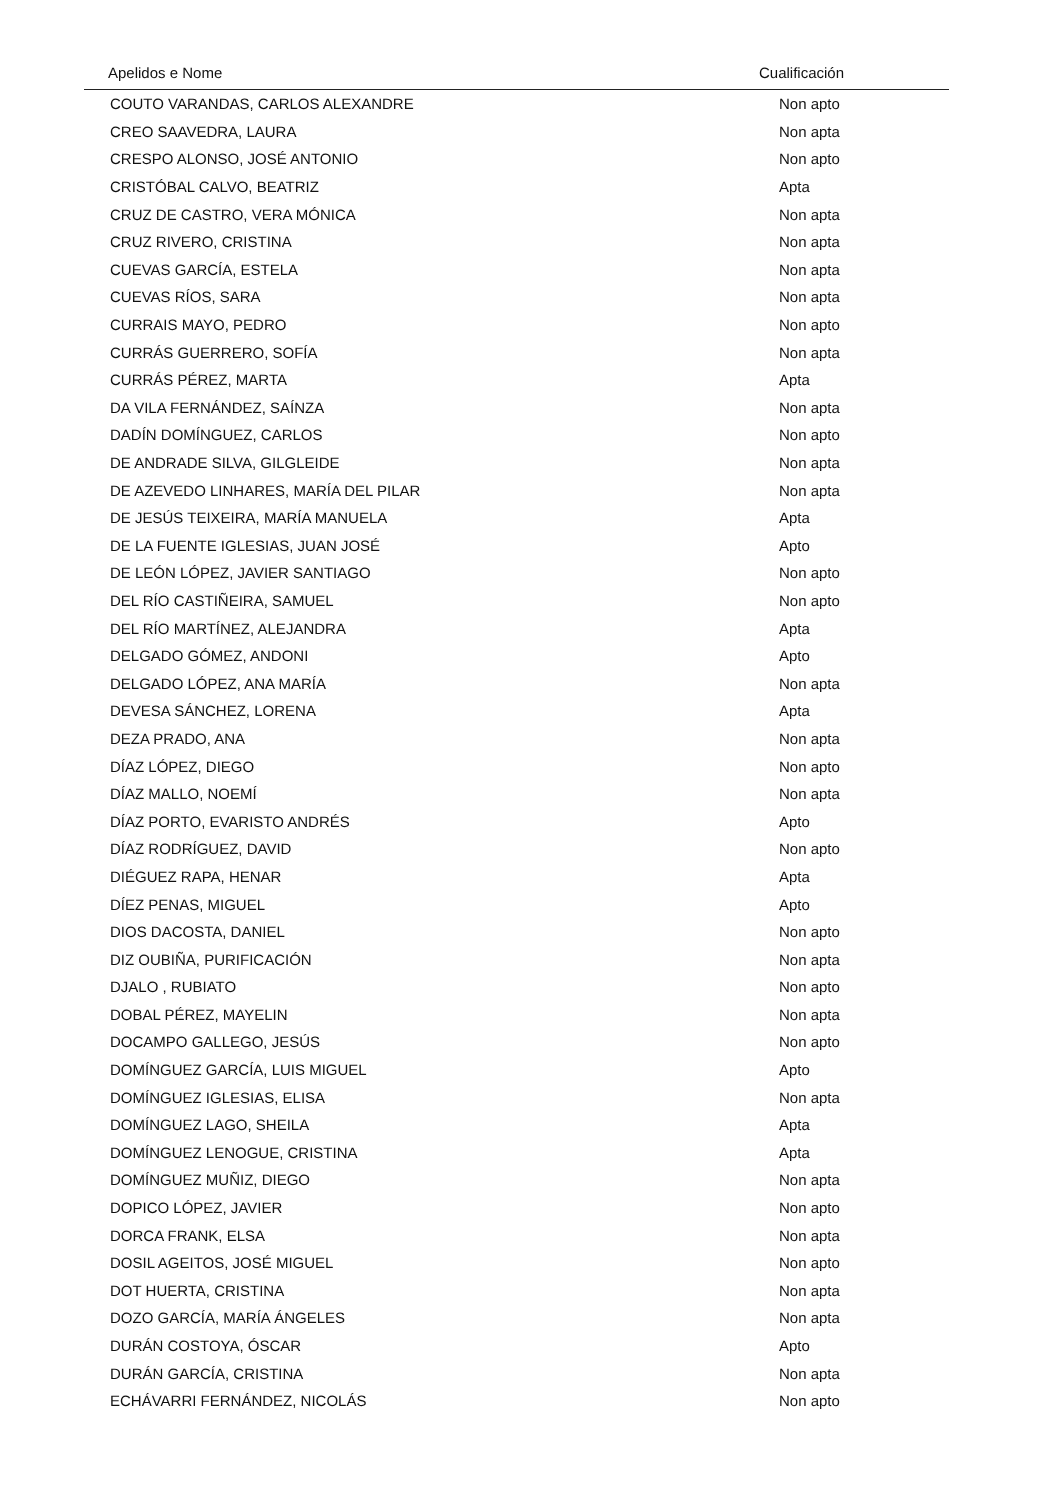| Apelidos e Nome | Cualificación |
| --- | --- |
| COUTO VARANDAS, CARLOS ALEXANDRE | Non apto |
| CREO SAAVEDRA, LAURA | Non apta |
| CRESPO ALONSO, JOSÉ ANTONIO | Non apto |
| CRISTÓBAL CALVO, BEATRIZ | Apta |
| CRUZ DE CASTRO, VERA MÓNICA | Non apta |
| CRUZ RIVERO, CRISTINA | Non apta |
| CUEVAS GARCÍA, ESTELA | Non apta |
| CUEVAS RÍOS, SARA | Non apta |
| CURRAIS MAYO, PEDRO | Non apto |
| CURRÁS GUERRERO, SOFÍA | Non apta |
| CURRÁS PÉREZ, MARTA | Apta |
| DA VILA FERNÁNDEZ, SAÍNZA | Non apta |
| DADÍN DOMÍNGUEZ, CARLOS | Non apto |
| DE ANDRADE SILVA, GILGLEIDE | Non apta |
| DE AZEVEDO LINHARES, MARÍA DEL PILAR | Non apta |
| DE JESÚS TEIXEIRA, MARÍA MANUELA | Apta |
| DE LA FUENTE IGLESIAS, JUAN JOSÉ | Apto |
| DE LEÓN LÓPEZ, JAVIER SANTIAGO | Non apto |
| DEL RÍO CASTIÑEIRA, SAMUEL | Non apto |
| DEL RÍO MARTÍNEZ, ALEJANDRA | Apta |
| DELGADO GÓMEZ, ANDONI | Apto |
| DELGADO LÓPEZ, ANA MARÍA | Non apta |
| DEVESA SÁNCHEZ, LORENA | Apta |
| DEZA PRADO, ANA | Non apta |
| DÍAZ LÓPEZ, DIEGO | Non apto |
| DÍAZ MALLO, NOEMÍ | Non apta |
| DÍAZ PORTO, EVARISTO ANDRÉS | Apto |
| DÍAZ RODRÍGUEZ, DAVID | Non apto |
| DIÉGUEZ RAPA, HENAR | Apta |
| DÍEZ PENAS, MIGUEL | Apto |
| DIOS DACOSTA, DANIEL | Non apto |
| DIZ OUBIÑA, PURIFICACIÓN | Non apta |
| DJALO , RUBIATO | Non apto |
| DOBAL PÉREZ, MAYELIN | Non apta |
| DOCAMPO GALLEGO, JESÚS | Non apto |
| DOMÍNGUEZ GARCÍA, LUIS MIGUEL | Apto |
| DOMÍNGUEZ IGLESIAS, ELISA | Non apta |
| DOMÍNGUEZ LAGO, SHEILA | Apta |
| DOMÍNGUEZ LENOGUE, CRISTINA | Apta |
| DOMÍNGUEZ MUÑIZ, DIEGO | Non apta |
| DOPICO LÓPEZ, JAVIER | Non apto |
| DORCA FRANK, ELSA | Non apta |
| DOSIL AGEITOS, JOSÉ MIGUEL | Non apto |
| DOT HUERTA, CRISTINA | Non apta |
| DOZO GARCÍA, MARÍA ÁNGELES | Non apta |
| DURÁN COSTOYA, ÓSCAR | Apto |
| DURÁN GARCÍA, CRISTINA | Non apta |
| ECHÁVARRI FERNÁNDEZ, NICOLÁS | Non apto |